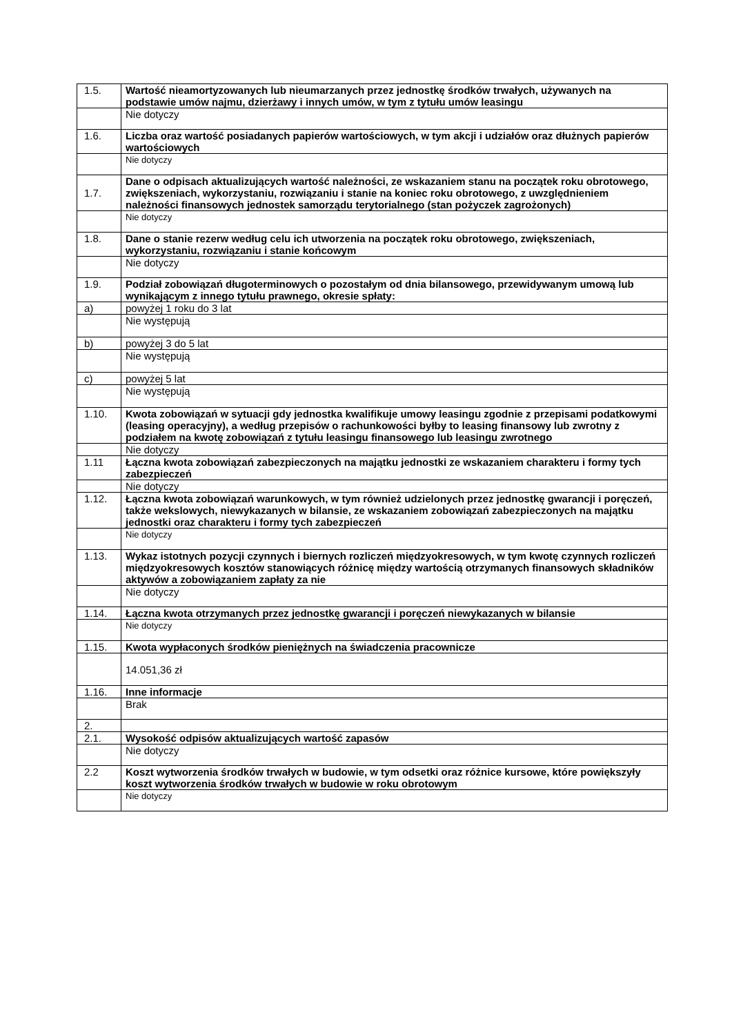| 1.5. | Wartość nieamortyzowanych lub nieumarzanych przez jednostkę środków trwałych, używanych na podstawie umów najmu, dzierżawy i innych umów, w tym z tytułu umów leasingu |
| | Nie dotyczy |
| 1.6. | Liczba oraz wartość posiadanych papierów wartościowych, w tym akcji i udziałów oraz dłużnych papierów wartościowych |
| | Nie dotyczy |
| 1.7. | Dane o odpisach aktualizujących wartość należności, ze wskazaniem stanu na początek roku obrotowego, zwiększeniach, wykorzystaniu, rozwiązaniu i stanie na koniec roku obrotowego, z uwzględnieniem należności finansowych jednostek samorządu terytorialnego (stan pożyczek zagrożonych) |
| | Nie dotyczy |
| 1.8. | Dane o stanie rezerw według celu ich utworzenia na początek roku obrotowego, zwiększeniach, wykorzystaniu, rozwiązaniu i stanie końcowym |
| | Nie dotyczy |
| 1.9. | Podział zobowiązań długoterminowych o pozostałym od dnia bilansowego, przewidywanym umową lub wynikającym z innego tytułu prawnego, okresie spłaty: |
| a) | powyżej 1 roku do 3 lat |
| | Nie występują |
| b) | powyżej 3 do 5 lat |
| | Nie występują |
| c) | powyżej 5 lat |
| | Nie występują |
| 1.10. | Kwota zobowiązań w sytuacji gdy jednostka kwalifikuje umowy leasingu zgodnie z przepisami podatkowymi (leasing operacyjny), a według przepisów o rachunkowości byłby to leasing finansowy lub zwrotny z podziałem na kwotę zobowiązań z tytułu leasingu finansowego lub leasingu zwrotnego |
| | Nie dotyczy |
| 1.11 | Łączna kwota zobowiązań zabezpieczonych na majątku jednostki ze wskazaniem charakteru i formy tych zabezpieczeń |
| | Nie dotyczy |
| 1.12. | Łączna kwota zobowiązań warunkowych, w tym również udzielonych przez jednostkę gwarancji i poręczeń, także wekslowych, niewykazanych w bilansie, ze wskazaniem zobowiązań zabezpieczonych na majątku jednostki oraz charakteru i formy tych zabezpieczeń |
| | Nie dotyczy |
| 1.13. | Wykaz istotnych pozycji czynnych i biernych rozliczeń międzyokresowych, w tym kwotę czynnych rozliczeń międzyokresowych kosztów stanowiących różnicę między wartością otrzymanych finansowych składników aktywów a zobowiązaniem zapłaty za nie |
| | Nie dotyczy |
| 1.14. | Łączna kwota otrzymanych przez jednostkę gwarancji i poręczeń niewykazanych w bilansie |
| | Nie dotyczy |
| 1.15. | Kwota wypłaconych środków pieniężnych na świadczenia pracownicze |
| | 14.051,36 zł |
| 1.16. | Inne informacje |
| | Brak |
| 2. | |
| 2.1. | Wysokość odpisów aktualizujących wartość zapasów |
| | Nie dotyczy |
| 2.2 | Koszt wytworzenia środków trwałych w budowie, w tym odsetki oraz różnice kursowe, które powiększyły koszt wytworzenia środków trwałych w budowie w roku obrotowym |
| | Nie dotyczy |